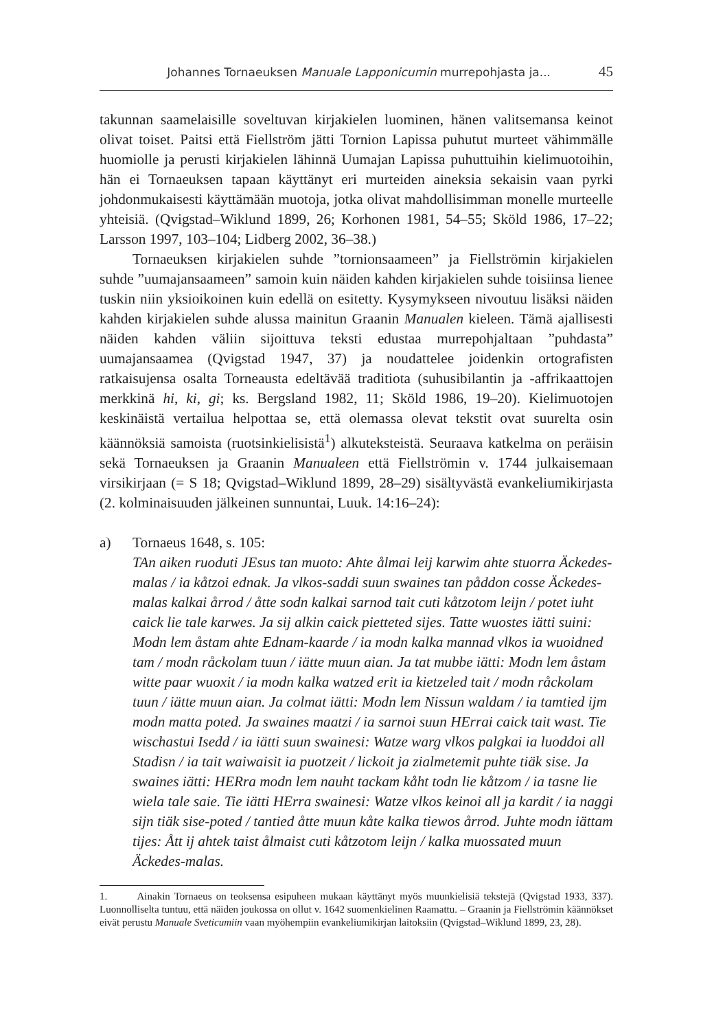Johannes Tornaeuksen Manuale Lapponicumin murrepohjasta ja... 45
takunnan saamelaisille soveltuvan kirjakielen luominen, hänen valitsemansa keinot olivat toiset. Paitsi että Fiellström jätti Tornion Lapissa puhutut murteet vähimmälle huomiolle ja perusti kirjakielen lähinnä Uumajan Lapissa puhuttuihin kielimuotoihin, hän ei Tornaeuksen tapaan käyttänyt eri murteiden aineksia sekaisin vaan pyrki johdonmukaisesti käyttämään muotoja, jotka olivat mahdollisimman monelle murteelle yhteisiä. (Qvigstad–Wiklund 1899, 26; Korhonen 1981, 54–55; Sköld 1986, 17–22; Larsson 1997, 103–104; Lidberg 2002, 36–38.)
Tornaeuksen kirjakielen suhde ”tornionsaameen” ja Fiellströmin kirjakielen suhde ”uumajansaameen” samoin kuin näiden kahden kirjakielen suhde toisiinsa lienee tuskin niin yksioikoinen kuin edellä on esitetty. Kysymykseen nivoutuu lisäksi näiden kahden kirjakielen suhde alussa mainitun Graanin Manualen kieleen. Tämä ajallisesti näiden kahden väliin sijoittuva teksti edustaa murrepohjaltaan ”puhdasta” uumajansaamea (Qvigstad 1947, 37) ja noudattelee joidenkin ortografisten ratkaisujensa osalta Torneausta edeltävää traditiota (suhusibilantin ja -affrikaattojen merkkinä hi, ki, gi; ks. Bergsland 1982, 11; Sköld 1986, 19–20). Kielimuotojen keskinäistä vertailua helpottaa se, että olemassa olevat tekstit ovat suurelta osin käännöksiä samoista (ruotsinkielisistä<sup>1</sup>) alkuteksteistä. Seuraava katkelma on peräisin sekä Tornaeuksen ja Graanin Manualeen että Fiellströmin v. 1744 julkaisemaan virsikirjaan (= S 18; Qvigstad–Wiklund 1899, 28–29) sisältyvästä evankeliumikirjasta (2. kolminaisuuden jälkeinen sunnuntai, Luuk. 14:16–24):
a) Tornaeus 1648, s. 105:
TAn aiken ruoduti JEsus tan muoto: Ahte ålmai leij karwim ahte stuorra Äckedes-malas / ia kåtzoi ednak. Ja vlkos-saddi suun swaines tan påddon cosse Äckedes-malas kalkai årrod / åtte sodn kalkai sarnod tait cuti kåtzotom leijn / potet iuht caick lie tale karwes. Ja sij alkin caick pietteted sijes. Tatte wuostes iätti suini: Modn lem åstam ahte Ednam-kaarde / ia modn kalka mannad vlkos ia wuoidned tam / modn råckolam tuun / iätte muun aian. Ja tat mubbe iätti: Modn lem åstam witte paar wuoxit / ia modn kalka watzed erit ia kietzeled tait / modn råckolam tuun / iätte muun aian. Ja colmat iätti: Modn lem Nissun waldam / ia tamtied ijm modn matta poted. Ja swaines maatzi / ia sarnoi suun HErrai caick tait wast. Tie wischastui Isedd / ia iätti suun swainesi: Watze warg vlkos palgkai ia luoddoi all Stadisn / ia tait waiwaisit ia puotzeit / lickoit ja zialmetemit puhte tiäk sise. Ja swaines iätti: HERra modn lem nauht tackam kåht todn lie kåtzom / ia tasne lie wiela tale saie. Tie iätti HErra swainesi: Watze vlkos keinoi all ja kardit / ia naggi sijn tiäk sise-poted / tantied åtte muun kåte kalka tiewos årrod. Juhte modn iättam tijes: Ått ij ahtek taist ålmaist cuti kåtzotom leijn / kalka muossated muun Äckedes-malas.
1. Ainakin Tornaeus on teoksensa esipuheen mukaan käyttänyt myös muunkielisiä tekstejä (Qvigstad 1933, 337). Luonnolliselta tuntuu, että näiden joukossa on ollut v. 1642 suomenkielinen Raamattu. – Graanin ja Fiellströmin käännökset eivät perustu Manuale Sveticumiin vaan myöhempiin evankeliumikirjan laitoksiin (Qvigstad–Wiklund 1899, 23, 28).